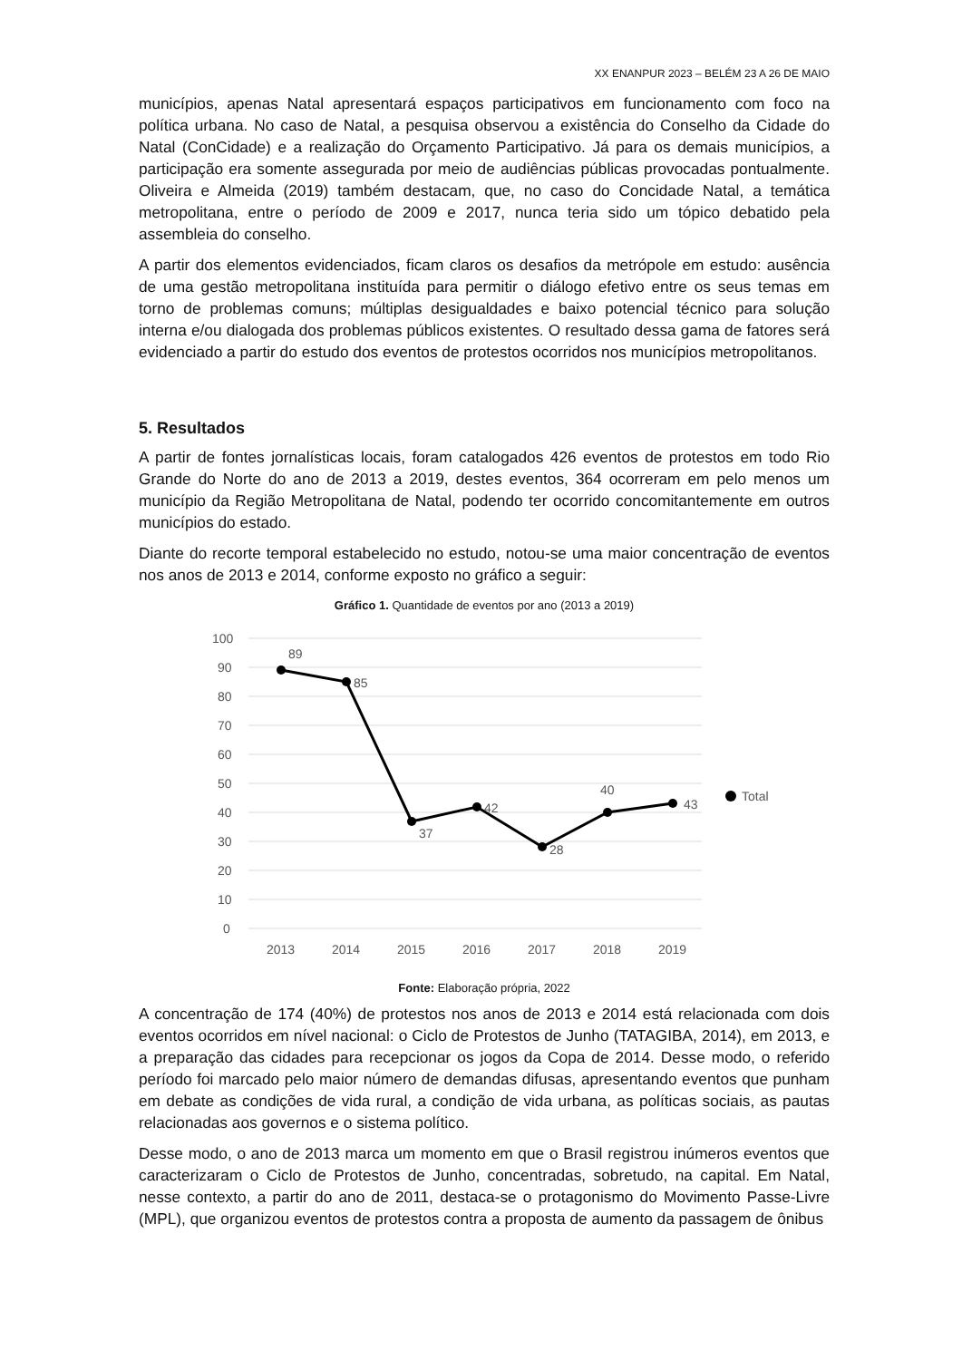XX ENANPUR 2023 – BELÉM 23 A 26 DE MAIO
municípios, apenas Natal apresentará espaços participativos em funcionamento com foco na política urbana. No caso de Natal, a pesquisa observou a existência do Conselho da Cidade do Natal (ConCidade) e a realização do Orçamento Participativo. Já para os demais municípios, a participação era somente assegurada por meio de audiências públicas provocadas pontualmente. Oliveira e Almeida (2019) também destacam, que, no caso do Concidade Natal, a temática metropolitana, entre o período de 2009 e 2017, nunca teria sido um tópico debatido pela assembleia do conselho.
A partir dos elementos evidenciados, ficam claros os desafios da metrópole em estudo: ausência de uma gestão metropolitana instituída para permitir o diálogo efetivo entre os seus temas em torno de problemas comuns; múltiplas desigualdades e baixo potencial técnico para solução interna e/ou dialogada dos problemas públicos existentes. O resultado dessa gama de fatores será evidenciado a partir do estudo dos eventos de protestos ocorridos nos municípios metropolitanos.
5. Resultados
A partir de fontes jornalísticas locais, foram catalogados 426 eventos de protestos em todo Rio Grande do Norte do ano de 2013 a 2019, destes eventos, 364 ocorreram em pelo menos um município da Região Metropolitana de Natal, podendo ter ocorrido concomitantemente em outros municípios do estado.
Diante do recorte temporal estabelecido no estudo, notou-se uma maior concentração de eventos nos anos de 2013 e 2014, conforme exposto no gráfico a seguir:
Gráfico 1. Quantidade de eventos por ano (2013 a 2019)
100
90
80
70
60
50
40
30
20
10
0
2013
2014
2015
2016
2017
2018
2019
89
85
37
42
28
40
43
Total
Fonte: Elaboração própria, 2022
A concentração de 174 (40%) de protestos nos anos de 2013 e 2014 está relacionada com dois eventos ocorridos em nível nacional: o Ciclo de Protestos de Junho (TATAGIBA, 2014), em 2013, e a preparação das cidades para recepcionar os jogos da Copa de 2014. Desse modo, o referido período foi marcado pelo maior número de demandas difusas, apresentando eventos que punham em debate as condições de vida rural, a condição de vida urbana, as políticas sociais, as pautas relacionadas aos governos e o sistema político.
Desse modo, o ano de 2013 marca um momento em que o Brasil registrou inúmeros eventos que caracterizaram o Ciclo de Protestos de Junho, concentradas, sobretudo, na capital. Em Natal, nesse contexto, a partir do ano de 2011, destaca-se o protagonismo do Movimento Passe-Livre (MPL), que organizou eventos de protestos contra a proposta de aumento da passagem de ônibus